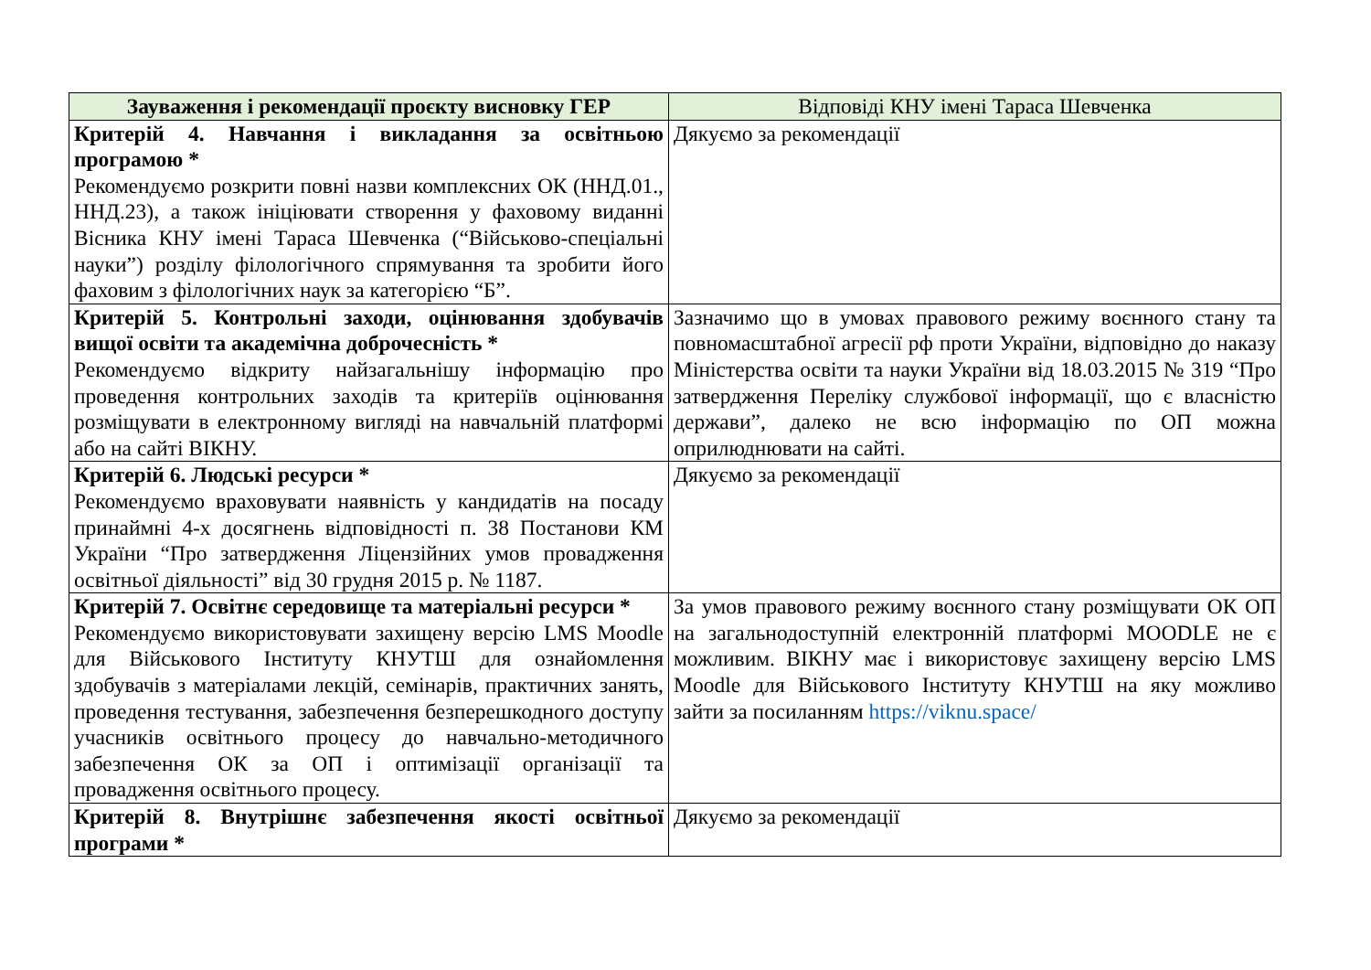| Зауваження і рекомендації проєкту висновку ГЕР | Відповіді КНУ імені Тараса Шевченка |
| --- | --- |
| Критерій 4. Навчання і викладання за освітньою програмою * Рекомендуємо розкрити повні назви комплексних ОК (ННД.01., ННД.23), а також ініціювати створення у фаховому виданні Вісника КНУ імені Тараса Шевченка (“Військово-спеціальні науки”) розділу філологічного спрямування та зробити його фаховим з філологічних наук за категорією “Б”. | Дякуємо за рекомендації |
| Критерій 5. Контрольні заходи, оцінювання здобувачів вищої освіти та академічна доброчесність * Рекомендуємо відкриту найзагальнішу інформацію про проведення контрольних заходів та критеріїв оцінювання розміщувати в електронному вигляді на навчальній платформі або на сайті ВІКНУ. | Зазначимо що в умовах правового режиму воєнного стану та повномасштабної агресії рф проти України, відповідно до наказу Міністерства освіти та науки України від 18.03.2015 № 319 “Про затвердження Переліку службової інформації, що є власністю держави”, далеко не всю інформацію по ОП можна оприлюднювати на сайті. |
| Критерій 6. Людські ресурси * Рекомендуємо враховувати наявність у кандидатів на посаду принаймні 4-х досягнень відповідності п. 38 Постанови КМ України “Про затвердження Ліцензійних умов провадження освітньої діяльності” від 30 грудня 2015 р. № 1187. | Дякуємо за рекомендації |
| Критерій 7. Освітнє середовище та матеріальні ресурси * Рекомендуємо використовувати захищену версію LMS Moodle для Військового Інституту КНУТШ для ознайомлення здобувачів з матеріалами лекцій, семінарів, практичних занять, проведення тестування, забезпечення безперешкодного доступу учасників освітнього процесу до навчально-методичного забезпечення ОК за ОП і оптимізації організації та провадження освітнього процесу. | За умов правового режиму воєнного стану розміщувати ОК ОП на загальнодоступній електронній платформі MOODLE не є можливим. ВІКНУ має і використовує захищену версію LMS Moodle для Військового Інституту КНУТШ на яку можливо зайти за посиланням https://viknu.space/ |
| Критерій 8. Внутрішнє забезпечення якості освітньої програми * | Дякуємо за рекомендації |